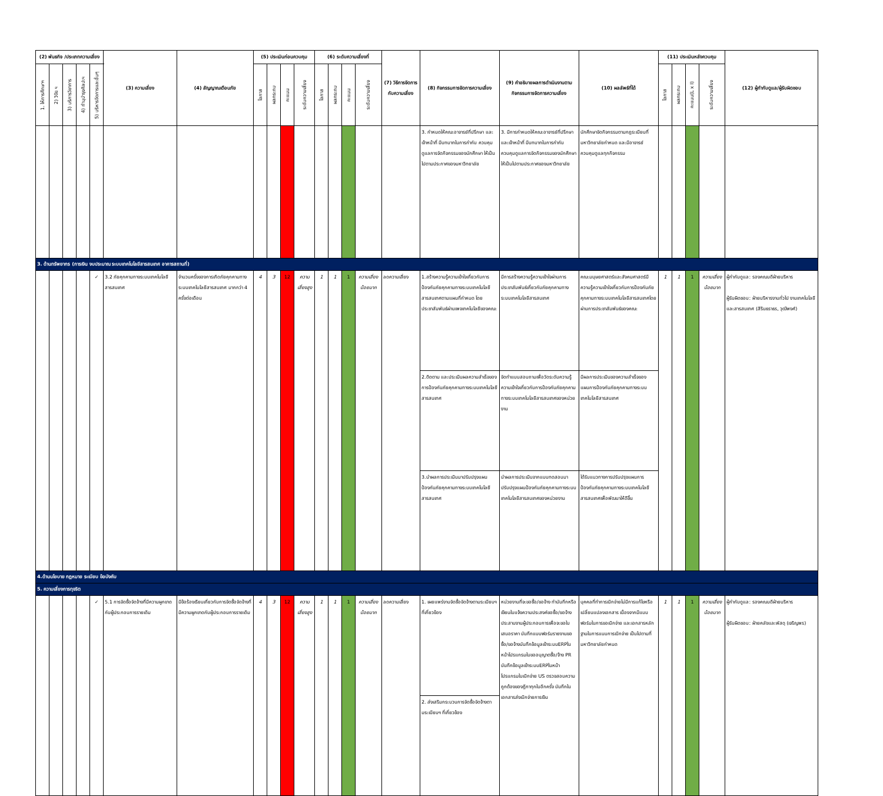| (2) พันธกิจ /ประเภทความเสี่ยง | | | | | (3) ความเสี่ยง | (4) สัญญาณเตือนภัย | (5) ประเมินก่อนควบคุม | | | | (6) ระดับความเสี่ยงที่ | | | | (7) วิธีการจัดการกับความเสี่ยง | (8) กิจกรรมการจัดการความเสี่ยง | (9) คำอธิบายผลการดำเนินงานตามกิจกรรมการจัดการความเสี่ยง | (10) ผลลัพธ์ที่ได้ | (11) ประเมินหลังควบคุม | | | | (12) ผู้กำกับดูแล/ผู้รับผิดชอบ |
| --- | --- | --- | --- | --- | --- | --- | --- | --- | --- | --- | --- | --- | --- | --- | --- | --- | --- | --- | --- | --- | --- | --- | --- |
| 1. ให้การศึกษาฯ | 2) วิจัย ฯ | 3) บริการวิชาการ | 4) ทำนุบำรุงศิลปะฯ | 5) บริหารจัดการและอื่นๆ | | | โอกาส | ผลกระทบ | คะแนน | ระดับความเสี่ยง | โอกาส | ผลกระทบ | คะแนน | ระดับความเสี่ยง | | | | | โอกาส | ผลกระทบ | คะแนน(L x I) | ระดับความเสี่ยง | |
| | | | | | | | | | | | | | | | | 3. กำหนดให้คณะอาจารย์ที่ปรึกษา และเจ้าหน้าที่ มีบทบาทในการกำกับ ควบคุมดูแลการจัดกิจกรรมของนักศึกษา ให้เป็นไปตามประกาศของมหาวิทยาลัย | 3. มีการกำหนดให้คณะอาจารย์ที่ปรึกษา และเจ้าหน้าที่ มีบทบาทในการกำกับ ควบคุมดูแลการจัดกิจกรรมของนักศึกษา ให้เป็นไปตามประกาศของมหาวิทยาลัย | นักศึกษาจัดกิจกรรมตามกฎระเบียบที่มหาวิทยาลัยกำหนด และมีอาจารย์ควบคุมดูแลทุกกิจกรรม | | | | | |
| 3. ด้านทรัพยากร (การเงิน งบประมาณ ระบบเทคโนโลยีสารสนเทศ อาคารสถานที่) | | | | | | | | | | | | | | | | | | | | | | | |
| | | | | ✓ | 3.2 ภัยคุกคามทางระบบเทคโนโลยีสารสนเทศ | จำนวนครั้งของการเกิดภัยคุกคามทางระบบเทคโนโลยีสารสนเทศ มากกว่า 4 ครั้งต่อเดือน | 4 | 3 | 12 | ความเสี่ยงสูง | 1 | 1 | 1 | ความเสี่ยงน้อยมาก | ลดความเสี่ยง | 1.สร้างความรู้ความเข้าใจเกี่ยวกับการป้องกันภัยคุกคามทางระบบเทคโนโลยีสารสนเทศตามแผนที่กำหนด โดยประชาสัมพันธ์ผ่านเพจเทคโนโลยีของคณะ | มีการสร้างความรู้ความเข้าใจผ่านการประชาสัมพันธ์เกี่ยวกับภัยคุกคามทางระบบเทคโนโลยีสารสนเทศ | คณะมนุษยศาสตร์และสังคมศาสตร์มีความรู้ความเข้าใจเกี่ยวกับการป้องกันภัยคุกคามทางระบบเทคโนโลยีสารสนเทศโดยผ่านการประชาสัมพันธ์ของคณะ | 1 | 1 | 1 | ความเสี่ยงน้อยมาก | ผู้กำกับดูแล: รองคณบดีฝ่ายบริหาร ผู้รับผิดชอบ: ฝ่ายบริหารงานทั่วไป งานเทคโนโลยีและสารสนเทศ (สิรินธราธร, วุฒิพงศ์) |
| | | | | | | | | | | | | | | | | 2.ติดตาม และประเมินผลความสำเร็จของการป้องกันภัยคุกคามทางระบบเทคโนโลยีสารสนเทศ | จัดทำแบบสอบถามเพื่อวัดระดับความรู้ความเข้าใจเกี่ยวกับการป้องกันภัยคุกคามทางระบบเทคโนโลยีสารสนเทศของหน่วยงาน | มีผลการประเมินของความสำเร็จของแผนการป้องกันภัยคุกคามทางระบบเทคโนโลยีสารสนเทศ | | | | | |
| | | | | | | | | | | | | | | | | 3.นำผลการประเมินมาปรับปรุงแผนป้องกันภัยคุกคามทางระบบเทคโนโลยีสารสนเทศ | นำผลการประเมินจากแบบทดสอบมาปรับปรุงแผนป้องกันภัยคุกคามทางระบบเทคโนโลยีสารสนเทศของหน่วยงาน | ได้รับแนวทางการปรับปรุงแผนการป้องกันภัยคุกคามทางระบบเทคโนโลยีสารสนเทศเพื่อพัฒนาให้ดีขึ้น | | | | | |
| 4.ด้านนโยบาย กฎหมาย ระเบียบ ข้อบังคับ | | | | | | | | | | | | | | | | | | | | | | | |
| 5. ความเสี่ยงการทุจริต | | | | | | | | | | | | | | | | | | | | | | | |
| | | | | ✓ | 5.1 การจัดซื้อจัดจ้างที่มีความผูกขาดกับผู้ประกอบการรายเดิม | มีข้อร้องเรียนเกี่ยวกับการจัดซื้อจัดจ้างที่มีความผูกขาดกับผู้ประกอบการรายเดิม | 4 | 3 | 12 | ความเสี่ยงสูง | 1 | 1 | 1 | ความเสี่ยงน้อยมาก | ลดความเสี่ยง | 1. เผยแพร่งานจัดซื้อจัดจ้างตามระเบียบฯ ที่เกี่ยวข้อง | หน่วยงานที่จะขอซื้อ/ขอจ้าง ทำบันทึกหรือเขียนใบแจ้งความประสงค์ขอซื้อ/ขอจ้าง ประสานงานผู้ประกอบการเพื่อจะขอใบเสนอราคา บันทึกแบบฟอร์มรายงานขอซื้อ/ขอจ้างบันทึกข้อมูลเข้าระบบERPในหน้าโปรแกรมใบขออนุญาตซื้อ/จ้าง PR บันทึกข้อมูลเข้าระบบERPในหน้าโปรแกรมใบเบิกจ่าย US ตรวจสอบความถูกต้องของฎีกาทุกใบอีกครั้ง บันทึกในเอกสารส่งเบิกจ่ายการเงิน | บุคคลที่ทำการเบิกจ่ายไม่มีการแก้ไขหรือเปลี่ยนแปลงเอกสาร เนื่องจากมีแบบฟอร์มในการขอเบิกจ่าย และเอกสารหลักฐานในการแนบการเบิกจ่าย เป็นไปตามที่มหาวิทยาลัยกำหนด | 1 | 1 | 1 | ความเสี่ยงน้อยมาก | ผู้กำกับดูแล: รองคณบดีฝ่ายบริหาร ผู้รับผิดชอบ: ฝ่ายคลังและพัสดุ (เจริญพร) |
| | | | | | | | | | | | | | | | | 2. ส่งเสริมกระบวนการจัดซื้อจัดจ้างตามระเบียบฯ ที่เกี่ยวข้อง | | | | | | | |